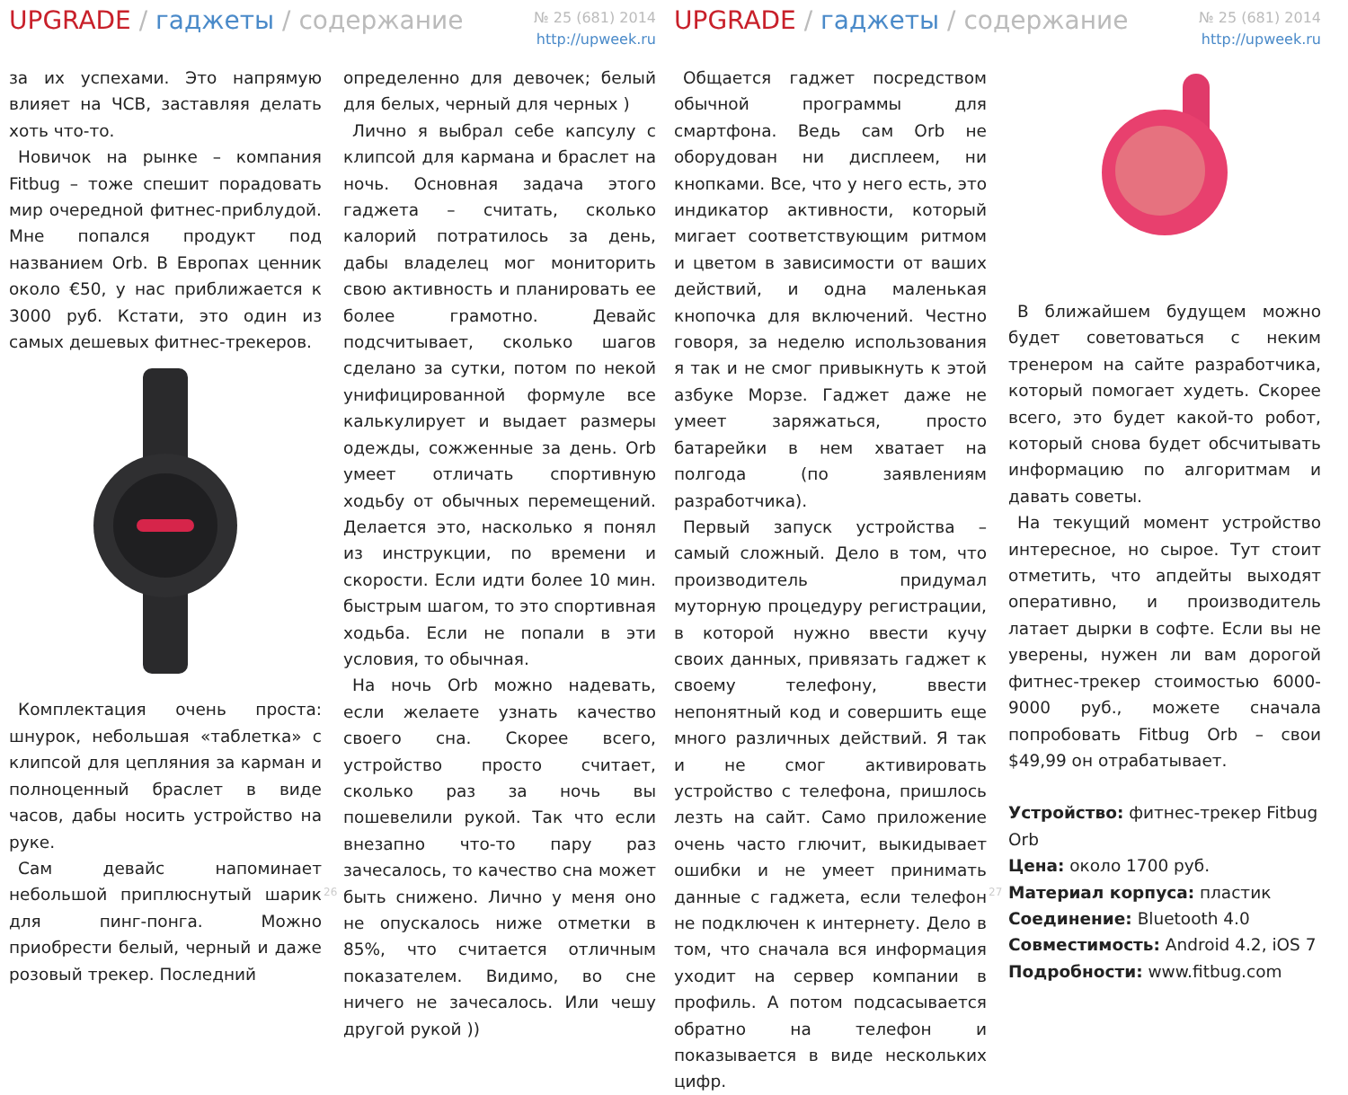UPGRADE / гаджеты / содержание
№ 25 (681) 2014
http://upweek.ru
за их успехами. Это напрямую влияет на ЧСВ, заставляя делать хоть что-то.
Новичок на рынке – компания Fitbug – тоже спешит порадовать мир очередной фитнес-приблудой. Мне попался продукт под названием Orb. В Европах ценник около €50, у нас приближается к 3000 руб. Кстати, это один из самых дешевых фитнес-трекеров.
Комплектация очень проста: шнурок, небольшая «таблетка» с клипсой для цепляния за карман и полноценный браслет в виде часов, дабы носить устройство на руке.
Сам девайс напоминает небольшой приплюснутый шарик для пинг-понга. Можно приобрести белый, черный и даже розовый трекер. Последний
определенно для девочек; белый для белых, черный для черных )
Лично я выбрал себе капсулу с клипсой для кармана и браслет на ночь. Основная задача этого гаджета – считать, сколько калорий потратилось за день, дабы владелец мог мониторить свою активность и планировать ее более грамотно. Девайс подсчитывает, сколько шагов сделано за сутки, потом по некой унифицированной формуле все калькулирует и выдает размеры одежды, сожженные за день. Orb умеет отличать спортивную ходьбу от обычных перемещений. Делается это, насколько я понял из инструкции, по времени и скорости. Если идти более 10 мин. быстрым шагом, то это спортивная ходьба. Если не попали в эти условия, то обычная.
На ночь Orb можно надевать, если желаете узнать качество своего сна. Скорее всего, устройство просто считает, сколько раз за ночь вы пошевелили рукой. Так что если внезапно что-то пару раз зачесалось, то качество сна может быть снижено. Лично у меня оно не опускалось ниже отметки в 85%, что считается отличным показателем. Видимо, во сне ничего не зачесалось. Или чешу другой рукой ))
26
UPGRADE / гаджеты / содержание
№ 25 (681) 2014
http://upweek.ru
Общается гаджет посредством обычной программы для смартфона. Ведь сам Orb не оборудован ни дисплеем, ни кнопками. Все, что у него есть, это индикатор активности, который мигает соответствующим ритмом и цветом в зависимости от ваших действий, и одна маленькая кнопочка для включений. Честно говоря, за неделю использования я так и не смог привыкнуть к этой азбуке Морзе. Гаджет даже не умеет заряжаться, просто батарейки в нем хватает на полгода (по заявлениям разработчика).
Первый запуск устройства – самый сложный. Дело в том, что производитель придумал муторную процедуру регистрации, в которой нужно ввести кучу своих данных, привязать гаджет к своему телефону, ввести непонятный код и совершить еще много различных действий. Я так и не смог активировать устройство с телефона, пришлось лезть на сайт. Само приложение очень часто глючит, выкидывает ошибки и не умеет принимать данные с гаджета, если телефон не подключен к интернету. Дело в том, что сначала вся информация уходит на сервер компании в профиль. А потом подсасывается обратно на телефон и показывается в виде нескольких цифр.
В ближайшем будущем можно будет советоваться с неким тренером на сайте разработчика, который помогает худеть. Скорее всего, это будет какой-то робот, который снова будет обсчитывать информацию по алгоритмам и давать советы.
На текущий момент устройство интересное, но сырое. Тут стоит отметить, что апдейты выходят оперативно, и производитель латает дырки в софте. Если вы не уверены, нужен ли вам дорогой фитнес-трекер стоимостью 6000-9000 руб., можете сначала попробовать Fitbug Orb – свои $49,99 он отрабатывает.
Устройство: фитнес-трекер Fitbug Orb
Цена: около 1700 руб.
Материал корпуса: пластик
Соединение: Bluetooth 4.0
Совместимость: Android 4.2, iOS 7
Подробности: www.fitbug.com
27